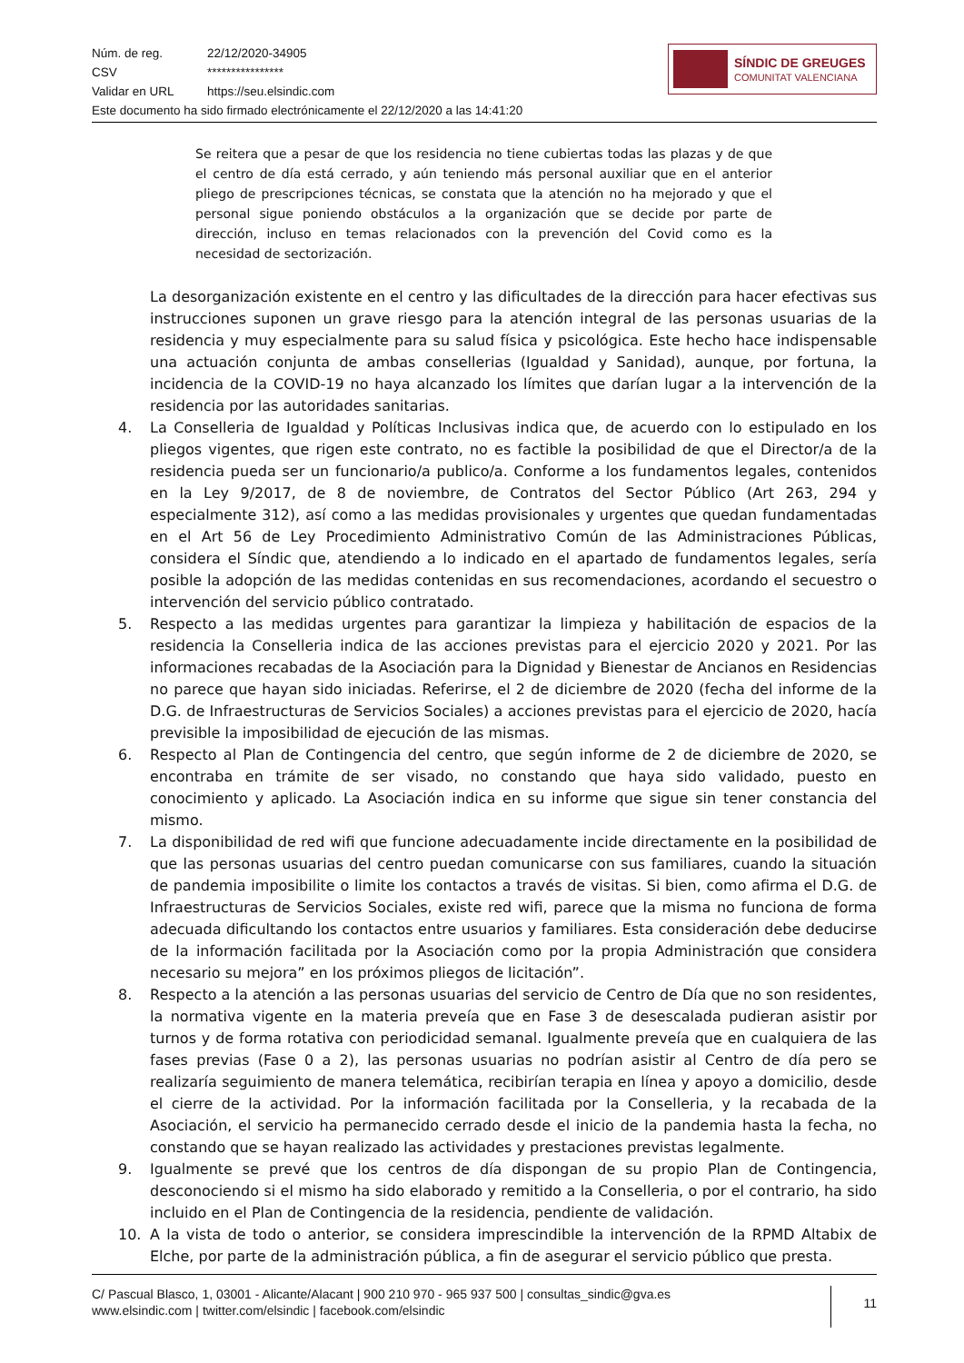Núm. de reg. 22/12/2020-34905
CSV ****************
Validar en URL https://seu.elsindic.com
Este documento ha sido firmado electrónicamente el 22/12/2020 a las 14:41:20
SÍNDIC DE GREUGES
COMUNITAT VALENCIANA
Se reitera que a pesar de que los residencia no tiene cubiertas todas las plazas y de que el centro de día está cerrado, y aún teniendo más personal auxiliar que en el anterior pliego de prescripciones técnicas, se constata que la atención no ha mejorado y que el personal sigue poniendo obstáculos a la organización que se decide por parte de dirección, incluso en temas relacionados con la prevención del Covid como es la necesidad de sectorización.
La desorganización existente en el centro y las dificultades de la dirección para hacer efectivas sus instrucciones suponen un grave riesgo para la atención integral de las personas usuarias de la residencia y muy especialmente para su salud física y psicológica. Este hecho hace indispensable una actuación conjunta de ambas consellerias (Igualdad y Sanidad), aunque, por fortuna, la incidencia de la COVID-19 no haya alcanzado los límites que darían lugar a la intervención de la residencia por las autoridades sanitarias.
4. La Conselleria de Igualdad y Políticas Inclusivas indica que, de acuerdo con lo estipulado en los pliegos vigentes, que rigen este contrato, no es factible la posibilidad de que el Director/a de la residencia pueda ser un funcionario/a publico/a. Conforme a los fundamentos legales, contenidos en la Ley 9/2017, de 8 de noviembre, de Contratos del Sector Público (Art 263, 294 y especialmente 312), así como a las medidas provisionales y urgentes que quedan fundamentadas en el Art 56 de Ley Procedimiento Administrativo Común de las Administraciones Públicas, considera el Síndic que, atendiendo a lo indicado en el apartado de fundamentos legales, sería posible la adopción de las medidas contenidas en sus recomendaciones, acordando el secuestro o intervención del servicio público contratado.
5. Respecto a las medidas urgentes para garantizar la limpieza y habilitación de espacios de la residencia la Conselleria indica de las acciones previstas para el ejercicio 2020 y 2021. Por las informaciones recabadas de la Asociación para la Dignidad y Bienestar de Ancianos en Residencias no parece que hayan sido iniciadas. Referirse, el 2 de diciembre de 2020 (fecha del informe de la D.G. de Infraestructuras de Servicios Sociales) a acciones previstas para el ejercicio de 2020, hacía previsible la imposibilidad de ejecución de las mismas.
6. Respecto al Plan de Contingencia del centro, que según informe de 2 de diciembre de 2020, se encontraba en trámite de ser visado, no constando que haya sido validado, puesto en conocimiento y aplicado. La Asociación indica en su informe que sigue sin tener constancia del mismo.
7. La disponibilidad de red wifi que funcione adecuadamente incide directamente en la posibilidad de que las personas usuarias del centro puedan comunicarse con sus familiares, cuando la situación de pandemia imposibilite o limite los contactos a través de visitas. Si bien, como afirma el D.G. de Infraestructuras de Servicios Sociales, existe red wifi, parece que la misma no funciona de forma adecuada dificultando los contactos entre usuarios y familiares. Esta consideración debe deducirse de la información facilitada por la Asociación como por la propia Administración que considera necesario su mejora” en los próximos pliegos de licitación”.
8. Respecto a la atención a las personas usuarias del servicio de Centro de Día que no son residentes, la normativa vigente en la materia preveía que en Fase 3 de desescalada pudieran asistir por turnos y de forma rotativa con periodicidad semanal. Igualmente preveía que en cualquiera de las fases previas (Fase 0 a 2), las personas usuarias no podrían asistir al Centro de día pero se realizaría seguimiento de manera telemática, recibirían terapia en línea y apoyo a domicilio, desde el cierre de la actividad. Por la información facilitada por la Conselleria, y la recabada de la Asociación, el servicio ha permanecido cerrado desde el inicio de la pandemia hasta la fecha, no constando que se hayan realizado las actividades y prestaciones previstas legalmente.
9. Igualmente se prevé que los centros de día dispongan de su propio Plan de Contingencia, desconociendo si el mismo ha sido elaborado y remitido a la Conselleria, o por el contrario, ha sido incluido en el Plan de Contingencia de la residencia, pendiente de validación.
10. A la vista de todo o anterior, se considera imprescindible la intervención de la RPMD Altabix de Elche, por parte de la administración pública, a fin de asegurar el servicio público que presta.
C/ Pascual Blasco, 1, 03001 - Alicante/Alacant | 900 210 970 - 965 937 500 | consultas_sindic@gva.es
www.elsindic.com | twitter.com/elsindic | facebook.com/elsindic
11